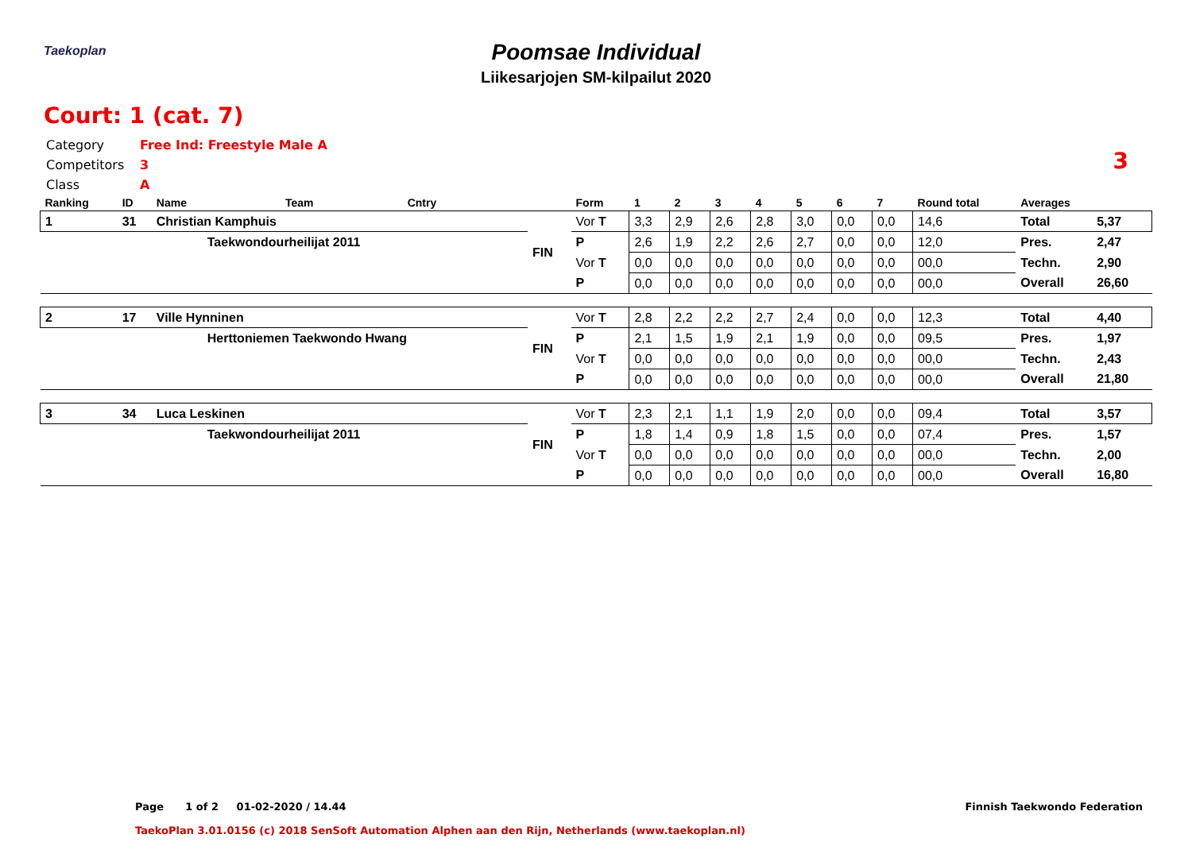Taekoplan
Poomsae Individual
Liikesarjojen SM-kilpailut 2020
Court: 1 (cat. 7)
Category Free Ind: Freestyle Male A
Competitors 3
Class A
3
| Ranking | ID | Name | Team | Cntry | | Form | 1 | 2 | 3 | 4 | 5 | 6 | 7 | Round total | Averages | |
| --- | --- | --- | --- | --- | --- | --- | --- | --- | --- | --- | --- | --- | --- | --- | --- | --- |
| 1 | 31 | Christian Kamphuis | | | FIN | Vor T | 3,3 | 2,9 | 2,6 | 2,8 | 3,0 | 0,0 | 0,0 | 14,6 | Total | 5,37 |
| | | Taekwondourheilijat 2011 | | | | P | 2,6 | 1,9 | 2,2 | 2,6 | 2,7 | 0,0 | 0,0 | 12,0 | Pres. | 2,47 |
| | | | | | | Vor T | 0,0 | 0,0 | 0,0 | 0,0 | 0,0 | 0,0 | 0,0 | 00,0 | Techn. | 2,90 |
| | | | | | | P | 0,0 | 0,0 | 0,0 | 0,0 | 0,0 | 0,0 | 0,0 | 00,0 | Overall | 26,60 |
| 2 | 17 | Ville Hynninen | | | FIN | Vor T | 2,8 | 2,2 | 2,2 | 2,7 | 2,4 | 0,0 | 0,0 | 12,3 | Total | 4,40 |
| | | Herttoniemen Taekwondo Hwang | | | | P | 2,1 | 1,5 | 1,9 | 2,1 | 1,9 | 0,0 | 0,0 | 09,5 | Pres. | 1,97 |
| | | | | | | Vor T | 0,0 | 0,0 | 0,0 | 0,0 | 0,0 | 0,0 | 0,0 | 00,0 | Techn. | 2,43 |
| | | | | | | P | 0,0 | 0,0 | 0,0 | 0,0 | 0,0 | 0,0 | 0,0 | 00,0 | Overall | 21,80 |
| 3 | 34 | Luca Leskinen | | | FIN | Vor T | 2,3 | 2,1 | 1,1 | 1,9 | 2,0 | 0,0 | 0,0 | 09,4 | Total | 3,57 |
| | | Taekwondourheilijat 2011 | | | | P | 1,8 | 1,4 | 0,9 | 1,8 | 1,5 | 0,0 | 0,0 | 07,4 | Pres. | 1,57 |
| | | | | | | Vor T | 0,0 | 0,0 | 0,0 | 0,0 | 0,0 | 0,0 | 0,0 | 00,0 | Techn. | 2,00 |
| | | | | | | P | 0,0 | 0,0 | 0,0 | 0,0 | 0,0 | 0,0 | 0,0 | 00,0 | Overall | 16,80 |
Page 1 of 2 01-02-2020 / 14.44
Finnish Taekwondo Federation
TaekoPlan 3.01.0156 (c) 2018 SenSoft Automation Alphen aan den Rijn, Netherlands (www.taekoplan.nl)